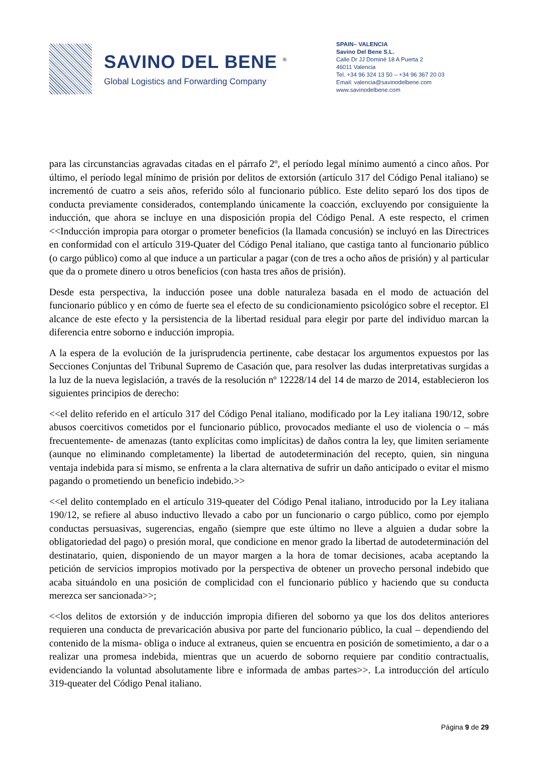SAVINO DEL BENE <sup>®</sup>
Global Logistics and Forwarding Company
SPAIN– VALENCIA
Savino Del Bene S.L.
Calle Dr JJ Dominé 18 A Puerta 2
46011 Valencia
Tel. +34 96 324 13 50 – +34 96 367 20 03
Email: valencia@savinodelbene.com
www.savinodelbene.com
para las circunstancias agravadas citadas en el párrafo 2º, el período legal mínimo aumentó a cinco años. Por último, el período legal mínimo de prisión por delitos de extorsión (artículo 317 del Código Penal italiano) se incrementó de cuatro a seis años, referido sólo al funcionario público. Este delito separó los dos tipos de conducta previamente considerados, contemplando únicamente la coacción, excluyendo por consiguiente la inducción, que ahora se incluye en una disposición propia del Código Penal. A este respecto, el crimen <<Inducción impropia para otorgar o prometer beneficios (la llamada concusión) se incluyó en las Directrices en conformidad con el artículo 319-Quater del Código Penal italiano, que castiga tanto al funcionario público (o cargo público) como al que induce a un particular a pagar (con de tres a ocho años de prisión) y al particular que da o promete dinero u otros beneficios (con hasta tres años de prisión).
Desde esta perspectiva, la inducción posee una doble naturaleza basada en el modo de actuación del funcionario público y en cómo de fuerte sea el efecto de su condicionamiento psicológico sobre el receptor. El alcance de este efecto y la persistencia de la libertad residual para elegir por parte del individuo marcan la diferencia entre soborno e inducción impropia.
A la espera de la evolución de la jurisprudencia pertinente, cabe destacar los argumentos expuestos por las Secciones Conjuntas del Tribunal Supremo de Casación que, para resolver las dudas interpretativas surgidas a la luz de la nueva legislación, a través de la resolución nº 12228/14 del 14 de marzo de 2014, establecieron los siguientes principios de derecho:
<<el delito referido en el artículo 317 del Código Penal italiano, modificado por la Ley italiana 190/12, sobre abusos coercitivos cometidos por el funcionario público, provocados mediante el uso de violencia o – más frecuentemente- de amenazas (tanto explícitas como implícitas) de daños contra la ley, que limiten seriamente (aunque no eliminando completamente) la libertad de autodeterminación del recepto, quien, sin ninguna ventaja indebida para sí mismo, se enfrenta a la clara alternativa de sufrir un daño anticipado o evitar el mismo pagando o prometiendo un beneficio indebido.>>
<<el delito contemplado en el artículo 319-queater del Código Penal italiano, introducido por la Ley italiana 190/12, se refiere al abuso inductivo llevado a cabo por un funcionario o cargo público, como por ejemplo conductas persuasivas, sugerencias, engaño (siempre que este último no lleve a alguien a dudar sobre la obligatoriedad del pago) o presión moral, que condicione en menor grado la libertad de autodeterminación del destinatario, quien, disponiendo de un mayor margen a la hora de tomar decisiones, acaba aceptando la petición de servicios impropios motivado por la perspectiva de obtener un provecho personal indebido que acaba situándolo en una posición de complicidad con el funcionario público y haciendo que su conducta merezca ser sancionada>>;
<<los delitos de extorsión y de inducción impropia difieren del soborno ya que los dos delitos anteriores requieren una conducta de prevaricación abusiva por parte del funcionario público, la cual – dependiendo del contenido de la misma- obliga o induce al extraneus, quien se encuentra en posición de sometimiento, a dar o a realizar una promesa indebida, mientras que un acuerdo de soborno requiere par conditio contractualis, evidenciando la voluntad absolutamente libre e informada de ambas partes>>. La introducción del artículo 319-queater del Código Penal italiano.
Página 9 de 29